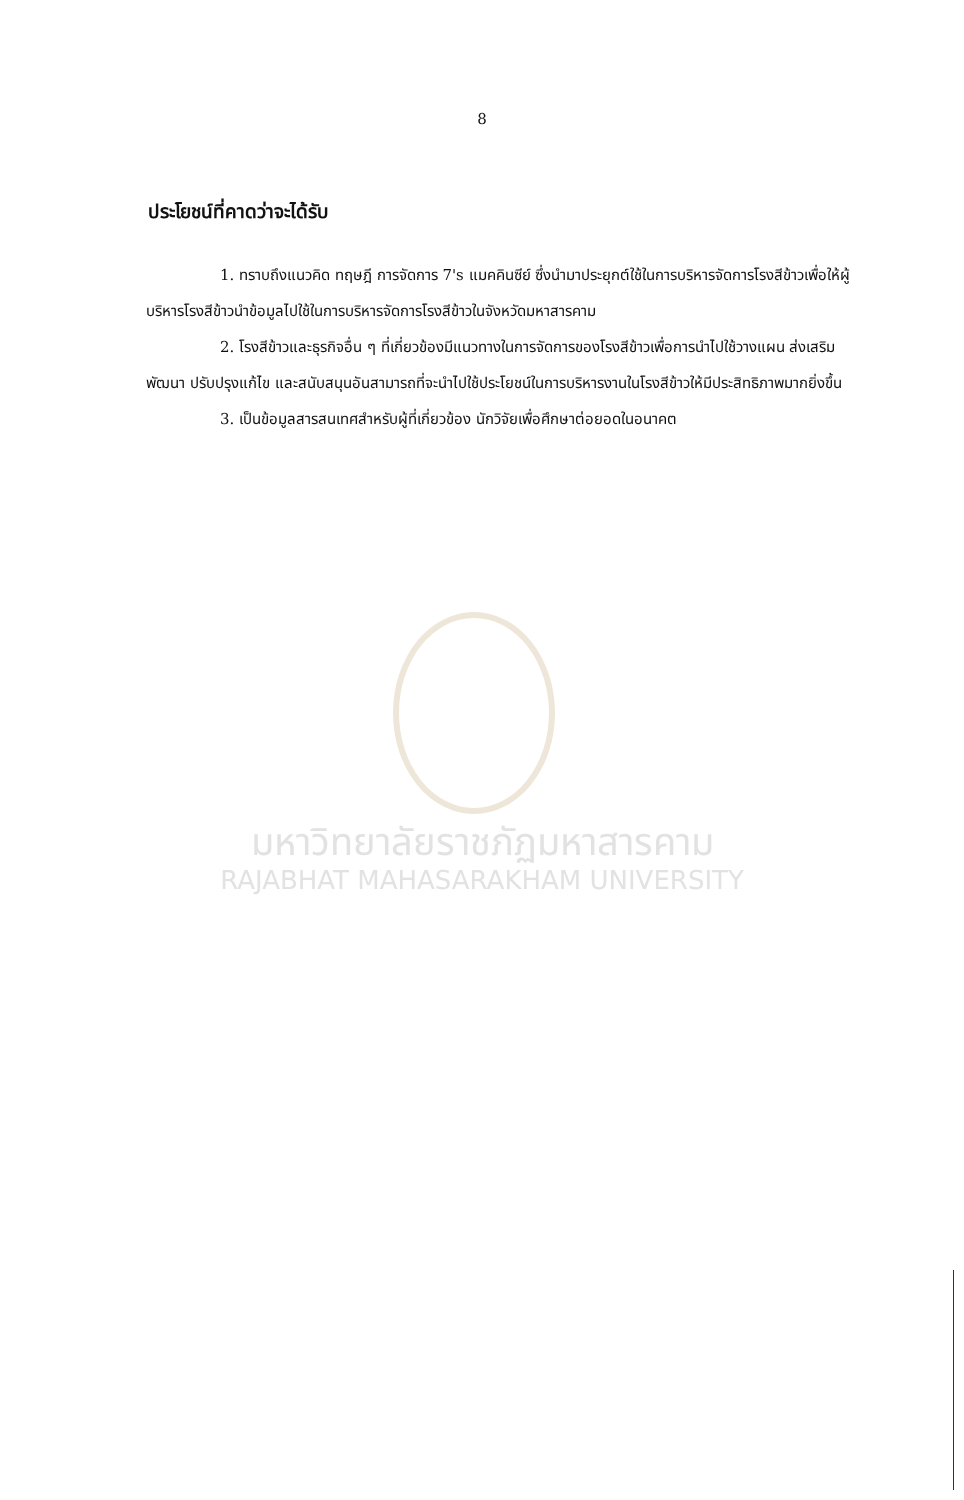8
ประโยชน์ที่คาดว่าจะได้รับ
1. ทราบถึงแนวคิด ทฤษฎี การจัดการ 7's แมคคินซีย์ ซึ่งนำมาประยุกต์ใช้ในการบริหารจัดการโรงสีข้าวเพื่อให้ผู้บริหารโรงสีข้าวนำข้อมูลไปใช้ในการบริหารจัดการโรงสีข้าวในจังหวัดมหาสารคาม
2. โรงสีข้าวและธุรกิจอื่น ๆ ที่เกี่ยวข้องมีแนวทางในการจัดการของโรงสีข้าวเพื่อการนำไปใช้วางแผน ส่งเสริม พัฒนา ปรับปรุงแก้ไข และสนับสนุนอันสามารถที่จะนำไปใช้ประโยชน์ในการบริหารงานในโรงสีข้าวให้มีประสิทธิภาพมากยิ่งขึ้น
3. เป็นข้อมูลสารสนเทศสำหรับผู้ที่เกี่ยวข้อง นักวิจัยเพื่อศึกษาต่อยอดในอนาคต
มหาวิทยาลัยราชภัฏมหาสารคาม
RAJABHAT MAHASARAKHAM UNIVERSITY